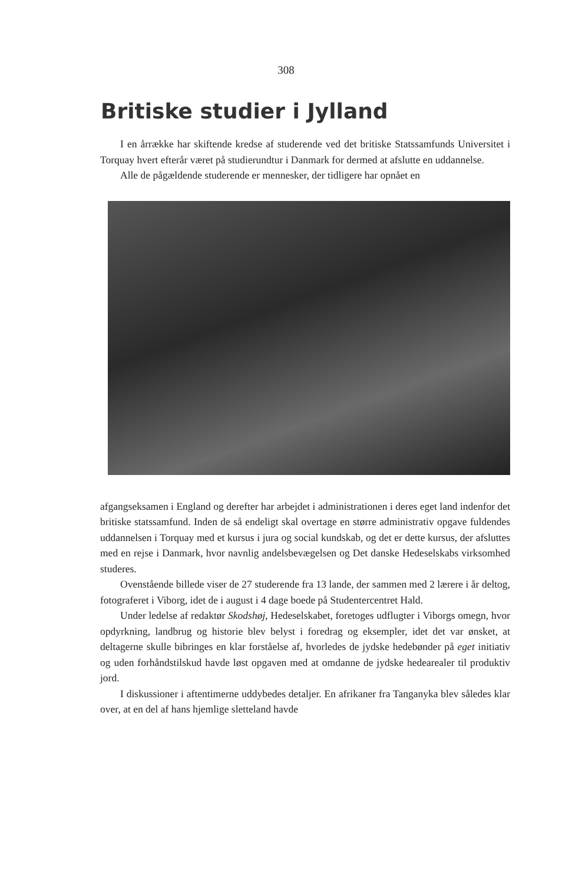308
Britiske studier i Jylland
I en årrække har skiftende kredse af studerende ved det britiske Statssamfunds Universitet i Torquay hvert efterår været på studierundtur i Danmark for dermed at afslutte en uddannelse.
Alle de pågældende studerende er mennesker, der tidligere har opnået en
afgangseksamen i England og derefter har arbejdet i administrationen i deres eget land indenfor det britiske statssamfund. Inden de så endeligt skal overtage en større administrativ opgave fuldendes uddannelsen i Torquay med et kursus i jura og social kundskab, og det er dette kursus, der afsluttes med en rejse i Danmark, hvor navnlig andelsbevægelsen og Det danske Hedeselskabs virksomhed studeres.
Ovenstående billede viser de 27 studerende fra 13 lande, der sammen med 2 lærere i år deltog, fotograferet i Viborg, idet de i august i 4 dage boede på Studentercentret Hald.
Under ledelse af redaktør Skodshøj, Hedeselskabet, foretoges udflugter i Viborgs omegn, hvor opdyrkning, landbrug og historie blev belyst i foredrag og eksempler, idet det var ønsket, at deltagerne skulle bibringes en klar forståelse af, hvorledes de jydske hedebønder på eget initiativ og uden forhåndstilskud havde løst opgaven med at omdanne de jydske hedearealer til produktiv jord.
I diskussioner i aftentimerne uddybedes detaljer. En afrikaner fra Tanganyka blev således klar over, at en del af hans hjemlige sletteland havde